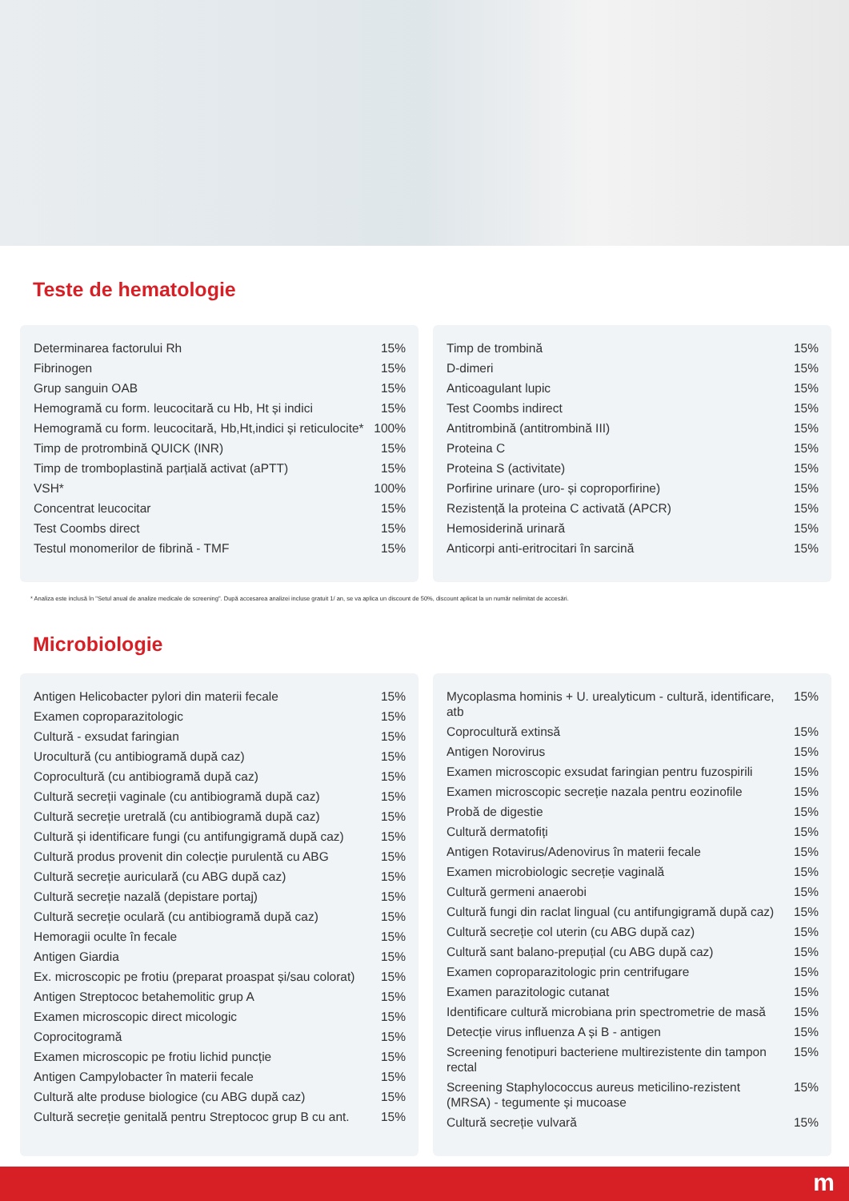Teste de hematologie
| Determinarea factorului Rh | 15% |
| Fibrinogen | 15% |
| Grup sanguin OAB | 15% |
| Hemogramă cu form. leucocitară cu Hb, Ht și indici | 15% |
| Hemogramă cu form. leucocitară, Hb,Ht,indici și reticulocite* | 100% |
| Timp de protrombină QUICK (INR) | 15% |
| Timp de tromboplastină parțială activat (aPTT) | 15% |
| VSH* | 100% |
| Concentrat leucocitar | 15% |
| Test Coombs direct | 15% |
| Testul monomerilor de fibrină - TMF | 15% |
| Timp de trombină | 15% |
| D-dimeri | 15% |
| Anticoagulant lupic | 15% |
| Test Coombs indirect | 15% |
| Antitrombină (antitrombină III) | 15% |
| Proteina C | 15% |
| Proteina S (activitate) | 15% |
| Porfirine urinare (uro- și coproporfirine) | 15% |
| Rezistență la proteina C activată (APCR) | 15% |
| Hemosiderină urinară | 15% |
| Anticorpi anti-eritrocitari în sarcină | 15% |
* Analiza este inclusă în "Setul anual de analize medicale de screening". După accesarea analizei incluse gratuit 1/ an, se va aplica un discount de 50%, discount aplicat la un număr nelimitat de accesări.
Microbiologie
| Antigen Helicobacter pylori din materii fecale | 15% |
| Examen coproparazitologic | 15% |
| Cultură - exsudat faringian | 15% |
| Urocultură (cu antibiogramă după caz) | 15% |
| Coprocultură (cu antibiogramă după caz) | 15% |
| Cultură secreții vaginale (cu antibiogramă după caz) | 15% |
| Cultură secreție uretrală (cu antibiogramă după caz) | 15% |
| Cultură și identificare fungi (cu antifungigramă după caz) | 15% |
| Cultură produs provenit din colecție purulentă cu ABG | 15% |
| Cultură secreție auriculară (cu ABG după caz) | 15% |
| Cultură secreție nazală (depistare portaj) | 15% |
| Cultură secreție oculară (cu antibiogramă după caz) | 15% |
| Hemoragii oculte în fecale | 15% |
| Antigen Giardia | 15% |
| Ex. microscopic pe frotiu (preparat proaspat și/sau colorat) | 15% |
| Antigen Streptococ betahemolitic grup A | 15% |
| Examen microscopic direct micologic | 15% |
| Coprocitogramă | 15% |
| Examen microscopic pe frotiu lichid puncție | 15% |
| Antigen Campylobacter în materii fecale | 15% |
| Cultură alte produse biologice (cu ABG după caz) | 15% |
| Cultură secreție genitală pentru Streptococ grup B cu ant. | 15% |
| Mycoplasma hominis + U. urealyticum - cultură, identificare, atb | 15% |
| Coprocultură extinsă | 15% |
| Antigen Norovirus | 15% |
| Examen microscopic exsudat faringian pentru fuzospirili | 15% |
| Examen microscopic secreție nazala pentru eozinofile | 15% |
| Probă de digestie | 15% |
| Cultură dermatofiți | 15% |
| Antigen Rotavirus/Adenovirus în materii fecale | 15% |
| Examen microbiologic secreție vaginală | 15% |
| Cultură germeni anaerobi | 15% |
| Cultură fungi din raclat lingual (cu antifungigramă după caz) | 15% |
| Cultură secreție col uterin (cu ABG după caz) | 15% |
| Cultură sant balano-prepuțial (cu ABG după caz) | 15% |
| Examen coproparazitologic prin centrifugare | 15% |
| Examen parazitologic cutanat | 15% |
| Identificare cultură microbiana prin spectrometrie de masă | 15% |
| Detecție virus influenza A și B - antigen | 15% |
| Screening fenotipuri bacteriene multirezistente din tampon rectal | 15% |
| Screening Staphylococcus aureus meticilino-rezistent (MRSA) - tegumente și mucoase | 15% |
| Cultură secreție vulvară | 15% |
m